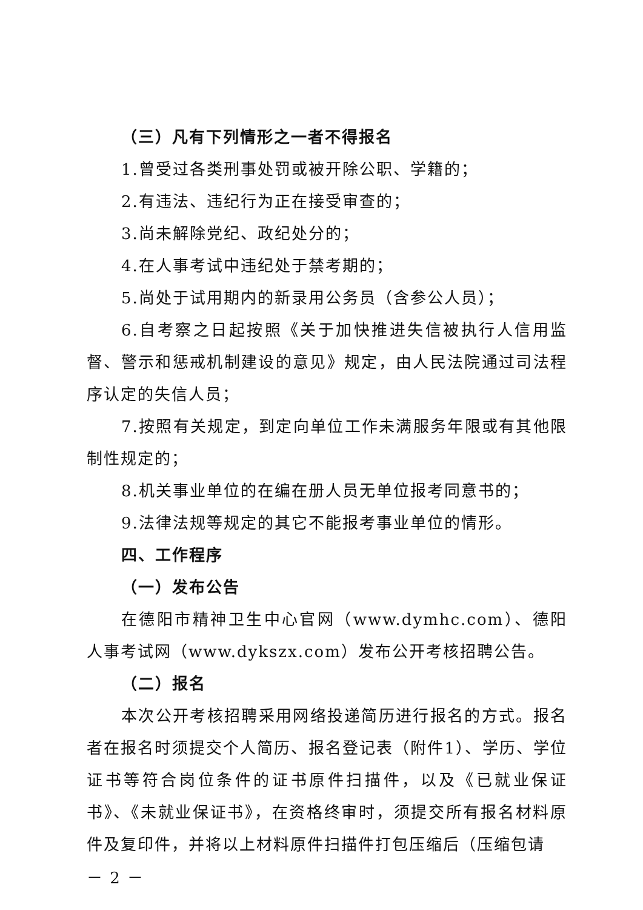（三）凡有下列情形之一者不得报名
1.曾受过各类刑事处罚或被开除公职、学籍的；
2.有违法、违纪行为正在接受审查的；
3.尚未解除党纪、政纪处分的；
4.在人事考试中违纪处于禁考期的；
5.尚处于试用期内的新录用公务员（含参公人员）；
6.自考察之日起按照《关于加快推进失信被执行人信用监督、警示和惩戒机制建设的意见》规定，由人民法院通过司法程序认定的失信人员；
7.按照有关规定，到定向单位工作未满服务年限或有其他限制性规定的；
8.机关事业单位的在编在册人员无单位报考同意书的；
9.法律法规等规定的其它不能报考事业单位的情形。
四、工作程序
（一）发布公告
在德阳市精神卫生中心官网（www.dymhc.com）、德阳人事考试网（www.dykszx.com）发布公开考核招聘公告。
（二）报名
本次公开考核招聘采用网络投递简历进行报名的方式。报名者在报名时须提交个人简历、报名登记表（附件1）、学历、学位证书等符合岗位条件的证书原件扫描件，以及《已就业保证书》、《未就业保证书》，在资格终审时，须提交所有报名材料原件及复印件，并将以上材料原件扫描件打包压缩后（压缩包请
－ 2 －